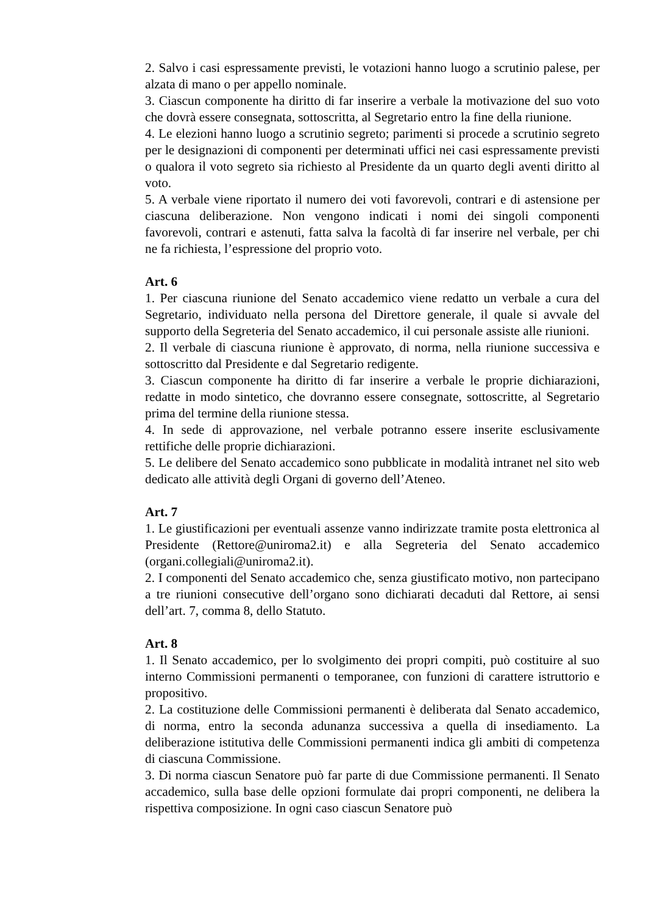2. Salvo i casi espressamente previsti, le votazioni hanno luogo a scrutinio palese, per alzata di mano o per appello nominale.
3. Ciascun componente ha diritto di far inserire a verbale la motivazione del suo voto che dovrà essere consegnata, sottoscritta, al Segretario entro la fine della riunione.
4. Le elezioni hanno luogo a scrutinio segreto; parimenti si procede a scrutinio segreto per le designazioni di componenti per determinati uffici nei casi espressamente previsti o qualora il voto segreto sia richiesto al Presidente da un quarto degli aventi diritto al voto.
5. A verbale viene riportato il numero dei voti favorevoli, contrari e di astensione per ciascuna deliberazione. Non vengono indicati i nomi dei singoli componenti favorevoli, contrari e astenuti, fatta salva la facoltà di far inserire nel verbale, per chi ne fa richiesta, l’espressione del proprio voto.
Art. 6
1. Per ciascuna riunione del Senato accademico viene redatto un verbale a cura del Segretario, individuato nella persona del Direttore generale, il quale si avvale del supporto della Segreteria del Senato accademico, il cui personale assiste alle riunioni.
2. Il verbale di ciascuna riunione è approvato, di norma, nella riunione successiva e sottoscritto dal Presidente e dal Segretario redigente.
3. Ciascun componente ha diritto di far inserire a verbale le proprie dichiarazioni, redatte in modo sintetico, che dovranno essere consegnate, sottoscritte, al Segretario prima del termine della riunione stessa.
4. In sede di approvazione, nel verbale potranno essere inserite esclusivamente rettifiche delle proprie dichiarazioni.
5. Le delibere del Senato accademico sono pubblicate in modalità intranet nel sito web dedicato alle attività degli Organi di governo dell’Ateneo.
Art. 7
1. Le giustificazioni per eventuali assenze vanno indirizzate tramite posta elettronica al Presidente (Rettore@uniroma2.it) e alla Segreteria del Senato accademico (organi.collegiali@uniroma2.it).
2. I componenti del Senato accademico che, senza giustificato motivo, non partecipano a tre riunioni consecutive dell’organo sono dichiarati decaduti dal Rettore, ai sensi dell’art. 7, comma 8, dello Statuto.
Art. 8
1. Il Senato accademico, per lo svolgimento dei propri compiti, può costituire al suo interno Commissioni permanenti o temporanee, con funzioni di carattere istruttorio e propositivo.
2. La costituzione delle Commissioni permanenti è deliberata dal Senato accademico, di norma, entro la seconda adunanza successiva a quella di insediamento. La deliberazione istitutiva delle Commissioni permanenti indica gli ambiti di competenza di ciascuna Commissione.
3. Di norma ciascun Senatore può far parte di due Commissione permanenti. Il Senato accademico, sulla base delle opzioni formulate dai propri componenti, ne delibera la rispettiva composizione. In ogni caso ciascun Senatore può